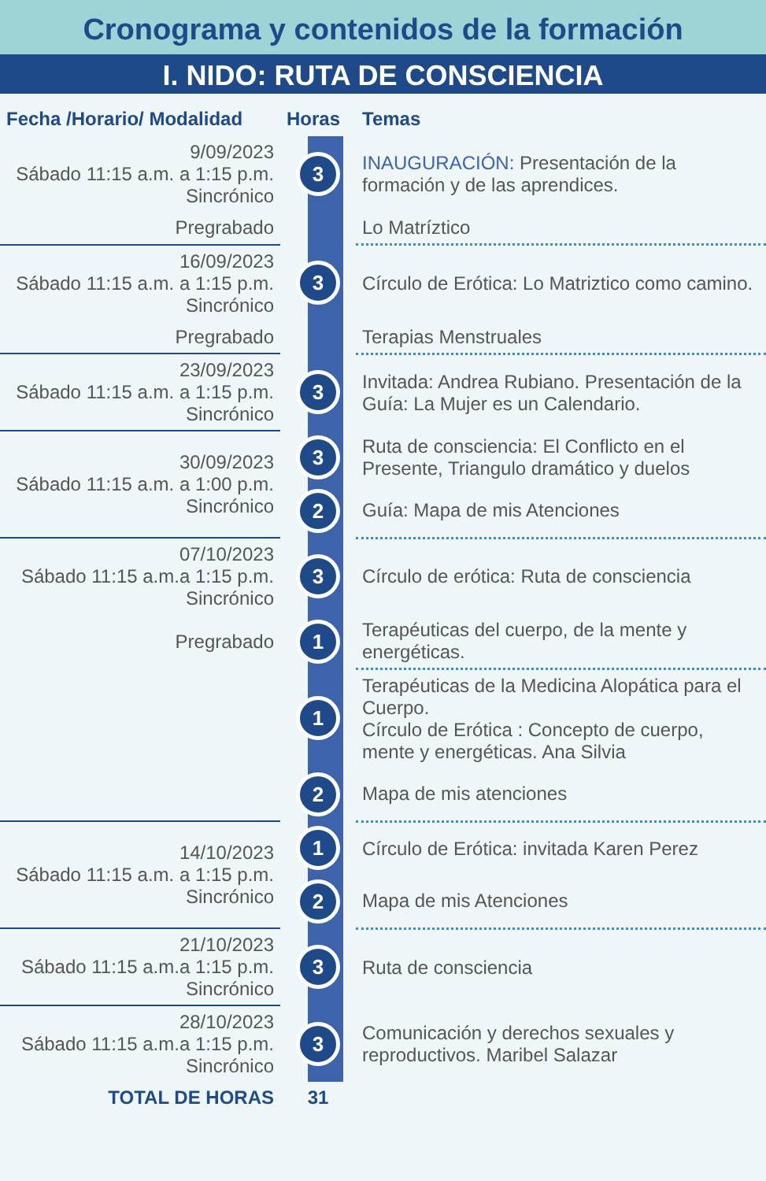Cronograma y contenidos de la formación
I. NIDO: RUTA DE CONSCIENCIA
| Fecha /Horario/ Modalidad | Horas | Temas |
| --- | --- | --- |
| 9/09/2023 Sábado 11:15 a.m. a 1:15 p.m. Sincrónico | 3 | INAUGURACIÓN: Presentación de la formación y de las aprendices. |
| Pregrabado | | Lo Matríztico |
| 16/09/2023 Sábado 11:15 a.m. a 1:15 p.m. Sincrónico | 3 | Círculo de Erótica: Lo Matriztico como camino. |
| Pregrabado | | Terapias Menstruales |
| 23/09/2023 Sábado 11:15 a.m. a 1:15 p.m. Sincrónico | 3 | Invitada: Andrea Rubiano. Presentación de la Guía: La Mujer es un Calendario. |
| 30/09/2023 Sábado 11:15 a.m. a 1:00 p.m. Sincrónico | 3 | Ruta de consciencia: El Conflicto en el Presente, Triangulo dramático y duelos |
| | 2 | Guía: Mapa de mis Atenciones |
| 07/10/2023 Sábado 11:15 a.m.a 1:15 p.m. Sincrónico | 3 | Círculo de erótica: Ruta de consciencia |
| Pregrabado | 1 | Terapéuticas del cuerpo, de la mente y energéticas. |
| | 1 | Terapéuticas de la Medicina Alopática para el Cuerpo. Círculo de Erótica : Concepto de cuerpo, mente y energéticas. Ana Silvia |
| | 2 | Mapa de mis atenciones |
| 14/10/2023 Sábado 11:15 a.m. a 1:15 p.m. Sincrónico | 1 | Círculo de Erótica: invitada Karen Perez |
| | 2 | Mapa de mis Atenciones |
| 21/10/2023 Sábado 11:15 a.m.a 1:15 p.m. Sincrónico | 3 | Ruta de consciencia |
| 28/10/2023 Sábado 11:15 a.m.a 1:15 p.m. Sincrónico | 3 | Comunicación y derechos sexuales y reproductivos. Maribel Salazar |
| TOTAL DE HORAS | 31 | |